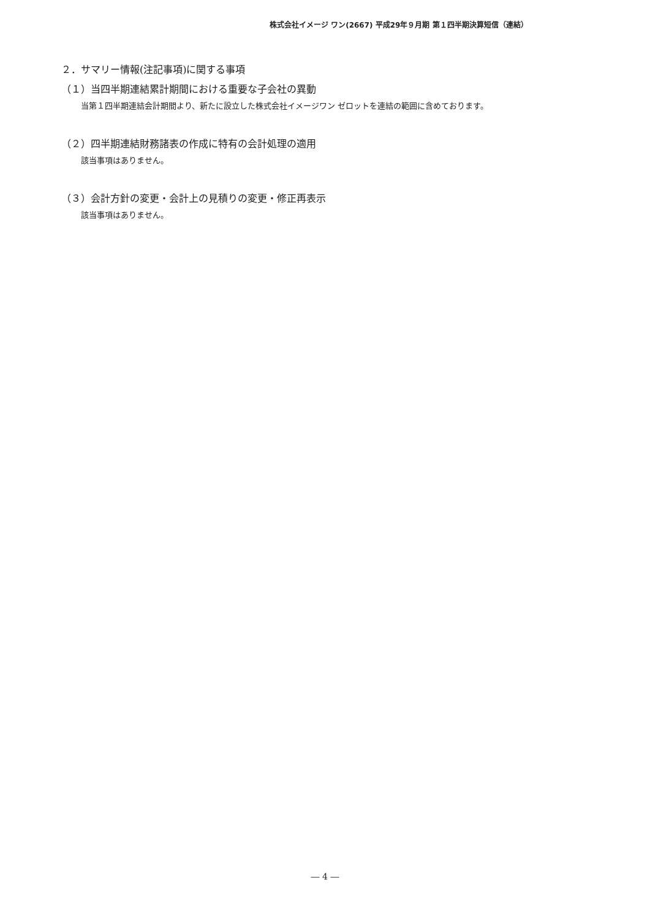株式会社イメージ ワン(2667) 平成29年９月期 第１四半期決算短信（連結）
２．サマリー情報(注記事項)に関する事項
（１）当四半期連結累計期間における重要な子会社の異動
当第１四半期連結会計期間より、新たに設立した株式会社イメージワン ゼロットを連結の範囲に含めております。
（２）四半期連結財務諸表の作成に特有の会計処理の適用
該当事項はありません。
（３）会計方針の変更・会計上の見積りの変更・修正再表示
該当事項はありません。
― 4 ―